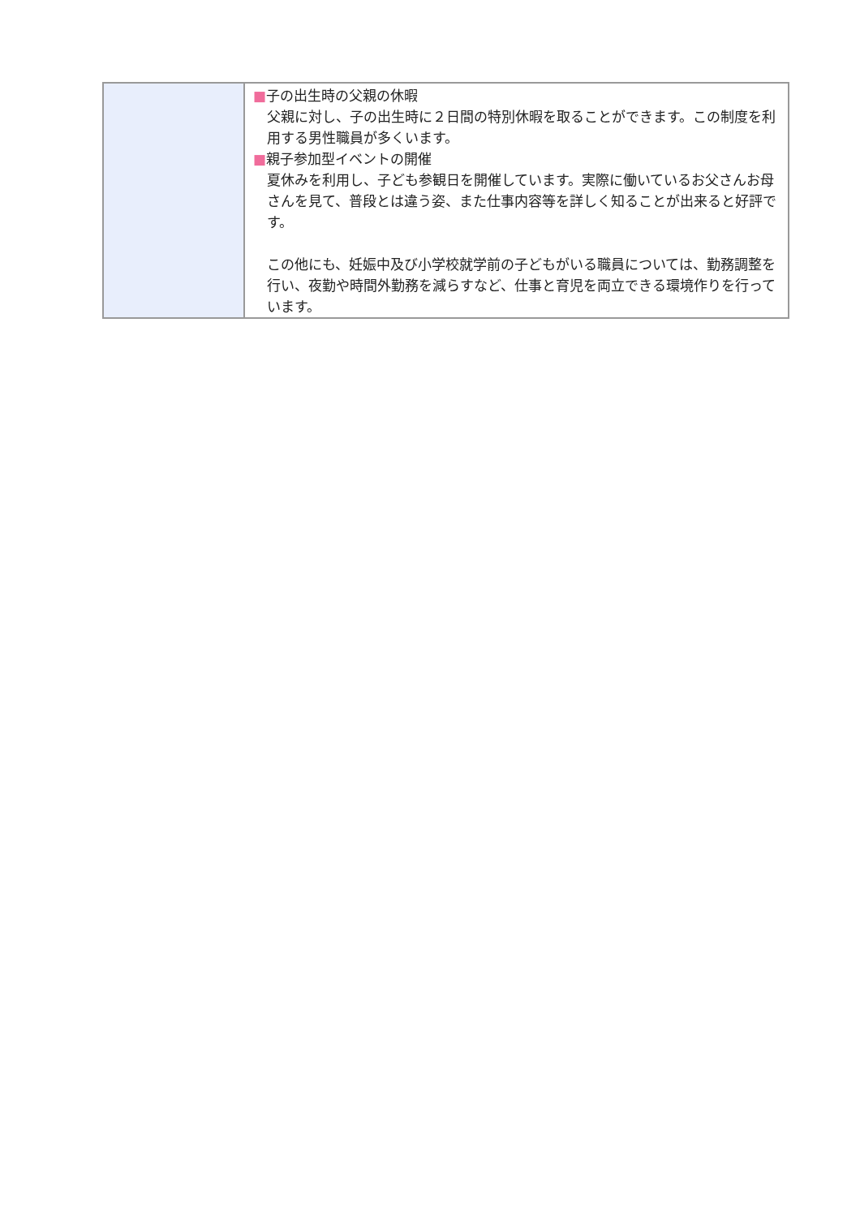| | ■ 子の出生時の父親の休暇 父親に対し、子の出生時に２日間の特別休暇を取ることができます。この制度を利用する男性職員が多くいます。 ■ 親子参加型イベントの開催 夏休みを利用し、子ども参観日を開催しています。実際に働いているお父さんお母さんを見て、普段とは違う姿、また仕事内容等を詳しく知ることが出来ると好評です。 この他にも、妊娠中及び小学校就学前の子どもがいる職員については、勤務調整を行い、夜勤や時間外勤務を減らすなど、仕事と育児を両立できる環境作りを行っています。 |